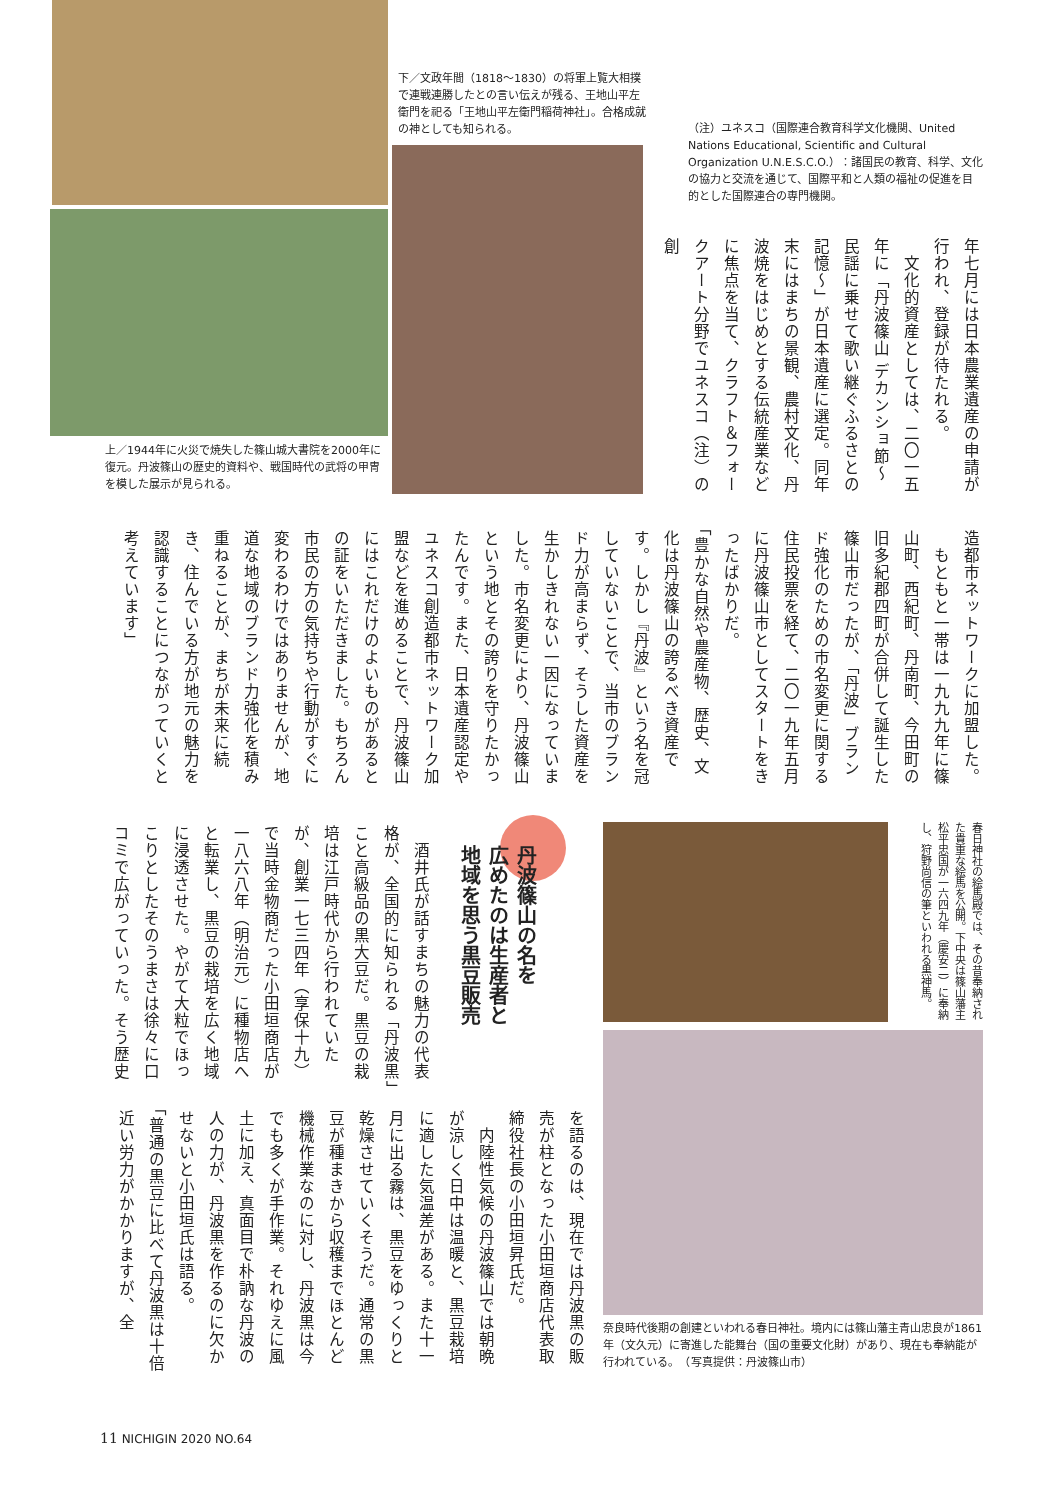下／文政年間（1818～1830）の将軍上覧大相撲で連戦連勝したとの言い伝えが残る、王地山平左衛門を祀る「王地山平左衛門稲荷神社」。合格成就の神としても知られる。
（注）ユネスコ（国際連合教育科学文化機関、United Nations Educational, Scientific and Cultural Organization U.N.E.S.C.O.）：諸国民の教育、科学、文化の協力と交流を通じて、国際平和と人類の福祉の促進を目的とした国際連合の専門機関。
上／1944年に火災で焼失した篠山城大書院を2000年に復元。丹波篠山の歴史的資料や、戦国時代の武将の甲冑を模した展示が見られる。
年七月には日本農業遺産の申請が行われ、登録が待たれる。
　文化的資産としては、二〇一五年に「丹波篠山 デカンショ節～民謡に乗せて歌い継ぐふるさとの記憶～」が日本遺産に選定。同年末にはまちの景観、農村文化、丹波焼をはじめとする伝統産業などに焦点を当て、クラフト＆フォークアート分野でユネスコ（注）の創
造都市ネットワークに加盟した。
　もともと一帯は一九九九年に篠山町、西紀町、丹南町、今田町の旧多紀郡四町が合併して誕生した篠山市だったが、「丹波」ブランド強化のための市名変更に関する住民投票を経て、二〇一九年五月に丹波篠山市としてスタートをきったばかりだ。
「豊かな自然や農産物、歴史、文化は丹波篠山の誇るべき資産です。しかし『丹波』という名を冠していないことで、当市のブランド力が高まらず、そうした資産を生かしきれない一因になっていました。市名変更により、丹波篠山という地とその誇りを守りたかったんです。また、日本遺産認定やユネスコ創造都市ネットワーク加盟などを進めることで、丹波篠山にはこれだけのよいものがあるとの証をいただきました。もちろん市民の方の気持ちや行動がすぐに変わるわけではありませんが、地道な地域のブランド力強化を積み重ねることが、まちが未来に続き、住んでいる方が地元の魅力を認識することにつながっていくと考えています」
丹波篠山の名を
広めたのは生産者と
地域を思う黒豆販売
　酒井氏が話すまちの魅力の代表格が、全国的に知られる「丹波黒」こと高級品の黒大豆だ。黒豆の栽培は江戸時代から行われていたが、創業一七三四年（享保十九）で当時金物商だった小田垣商店が一八六八年（明治元）に種物店へと転業し、黒豆の栽培を広く地域に浸透させた。やがて大粒でほっこりとしたそのうまさは徐々に口コミで広がっていった。そう歴史
春日神社の絵馬殿では、その昔奉納された貴重な絵馬を公開。下中央は篠山藩主松平忠国が一六四九年（慶安二）に奉納し、狩野尚信の筆といわれる黒神馬。
を語るのは、現在では丹波黒の販売が柱となった小田垣商店代表取締役社長の小田垣昇氏だ。
　内陸性気候の丹波篠山では朝晩が涼しく日中は温暖と、黒豆栽培に適した気温差がある。また十一月に出る霧は、黒豆をゆっくりと乾燥させていくそうだ。通常の黒豆が種まきから収穫までほとんど機械作業なのに対し、丹波黒は今でも多くが手作業。それゆえに風土に加え、真面目で朴訥な丹波の人の力が、丹波黒を作るのに欠かせないと小田垣氏は語る。
「普通の黒豆に比べて丹波黒は十倍近い労力がかかりますが、全
奈良時代後期の創建といわれる春日神社。境内には篠山藩主青山忠良が1861年（文久元）に寄進した能舞台（国の重要文化財）があり、現在も奉納能が行われている。　（写真提供：丹波篠山市）
11 NICHIGIN 2020 NO.64